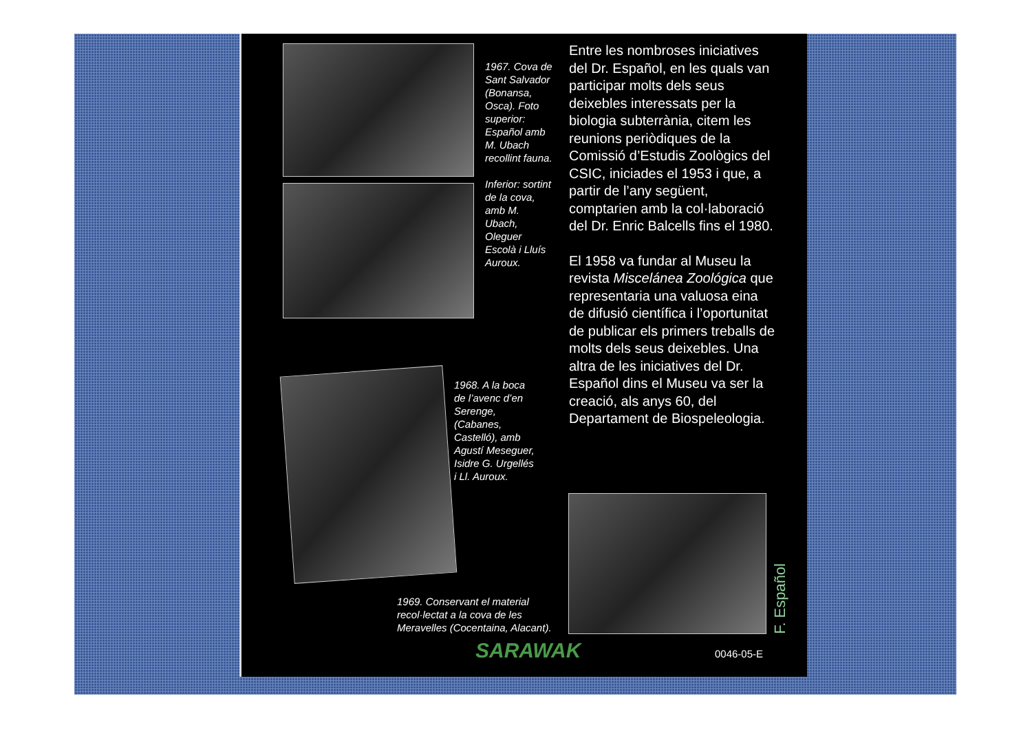1967. Cova de Sant Salvador (Bonansa, Osca). Foto superior: Español amb M. Ubach recollint fauna.
Inferior: sortint de la cova, amb M. Ubach, Oleguer Escolà i Lluís Auroux.
1968. A la boca de l’avenc d’en Serenge, (Cabanes, Castelló), amb Agustí Meseguer, Isidre G. Urgellés i Ll. Auroux.
Entre les nombroses iniciatives del Dr. Español, en les quals van participar molts dels seus deixebles interessats per la biologia subterrània, citem les reunions periòdiques de la Comissió d’Estudis Zoològics del CSIC, iniciades el 1953 i que, a partir de l’any següent, comptarien amb la col·laboració del Dr. Enric Balcells fins el 1980.
El 1958 va fundar al Museu la revista Miscelánea Zoológica que representaria una valuosa eina de difusió científica i l’oportunitat de publicar els primers treballs de molts dels seus deixebles. Una altra de les iniciatives del Dr. Español dins el Museu va ser la creació, als anys 60, del Departament de Biospeleologia.
1969. Conservant el material recol·lectat a la cova de les Meravelles (Cocentaina, Alacant).
F. Español
SARAWAK 0046-05-E